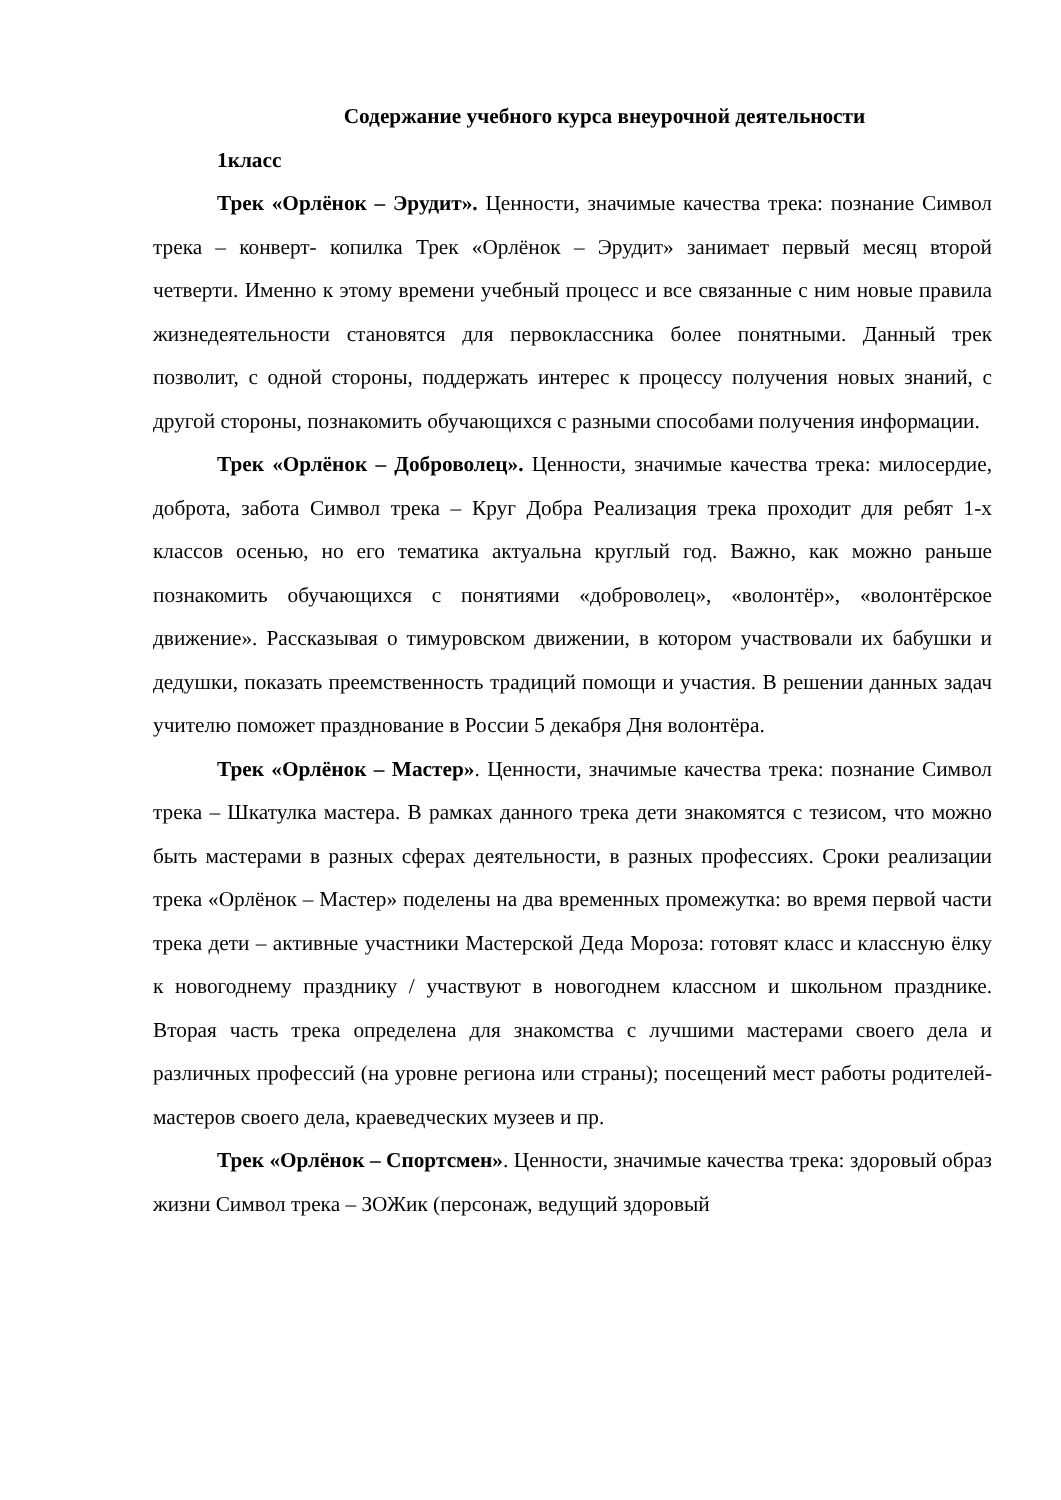Содержание учебного курса внеурочной деятельности
1класс
Трек «Орлёнок – Эрудит». Ценности, значимые качества трека: познание Символ трека – конверт- копилка Трек «Орлёнок – Эрудит» занимает первый месяц второй четверти. Именно к этому времени учебный процесс и все связанные с ним новые правила жизнедеятельности становятся для первоклассника более понятными. Данный трек позволит, с одной стороны, поддержать интерес к процессу получения новых знаний, с другой стороны, познакомить обучающихся с разными способами получения информации.
Трек «Орлёнок – Доброволец». Ценности, значимые качества трека: милосердие, доброта, забота Символ трека – Круг Добра Реализация трека проходит для ребят 1-х классов осенью, но его тематика актуальна круглый год. Важно, как можно раньше познакомить обучающихся с понятиями «доброволец», «волонтёр», «волонтёрское движение». Рассказывая о тимуровском движении, в котором участвовали их бабушки и дедушки, показать преемственность традиций помощи и участия. В решении данных задач учителю поможет празднование в России 5 декабря Дня волонтёра.
Трек «Орлёнок – Мастер». Ценности, значимые качества трека: познание Символ трека – Шкатулка мастера. В рамках данного трека дети знакомятся с тезисом, что можно быть мастерами в разных сферах деятельности, в разных профессиях. Сроки реализации трека «Орлёнок – Мастер» поделены на два временных промежутка: во время первой части трека дети – активные участники Мастерской Деда Мороза: готовят класс и классную ёлку к новогоднему празднику / участвуют в новогоднем классном и школьном празднике. Вторая часть трека определена для знакомства с лучшими мастерами своего дела и различных профессий (на уровне региона или страны); посещений мест работы родителей-мастеров своего дела, краеведческих музеев и пр.
Трек «Орлёнок – Спортсмен». Ценности, значимые качества трека: здоровый образ жизни Символ трека – ЗОЖик (персонаж, ведущий здоровый